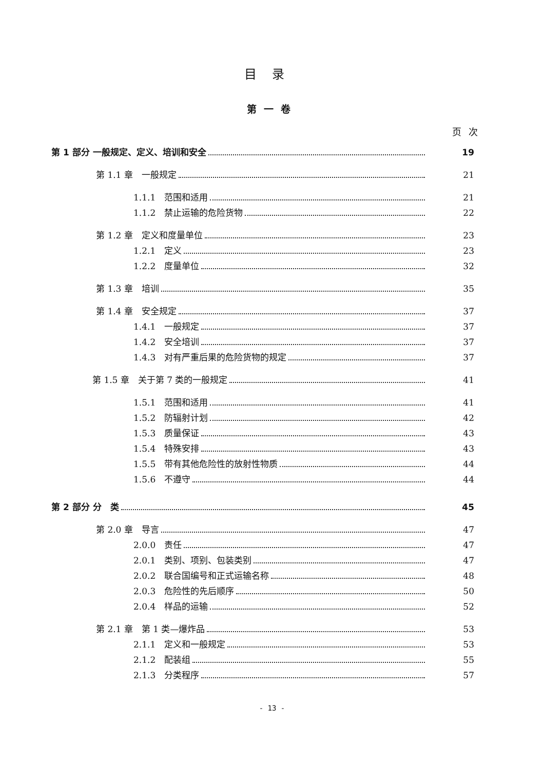目录
第一卷
页次
第 1 部分 一般规定、定义、培训和安全 19
第 1.1 章　一般规定 21
1.1.1　范围和适用 21
1.1.2　禁止运输的危险货物 22
第 1.2 章　定义和度量单位 23
1.2.1　定义 23
1.2.2　度量单位 32
第 1.3 章　培训 35
第 1.4 章　安全规定 37
1.4.1　一般规定 37
1.4.2　安全培训 37
1.4.3　对有严重后果的危险货物的规定 37
第 1.5 章　关于第 7 类的一般规定 41
1.5.1　范围和适用 41
1.5.2　防辐射计划 42
1.5.3　质量保证 43
1.5.4　特殊安排 43
1.5.5　带有其他危险性的放射性物质 44
1.5.6　不遵守 44
第 2 部分 分　类 45
第 2.0 章　导言 47
2.0.0　责任 47
2.0.1　类别、项别、包装类别 47
2.0.2　联合国编号和正式运输名称 48
2.0.3　危险性的先后顺序 50
2.0.4　样品的运输 52
第 2.1 章　第 1 类—爆炸品 53
2.1.1　定义和一般规定 53
2.1.2　配装组 55
2.1.3　分类程序 57
- 13 -